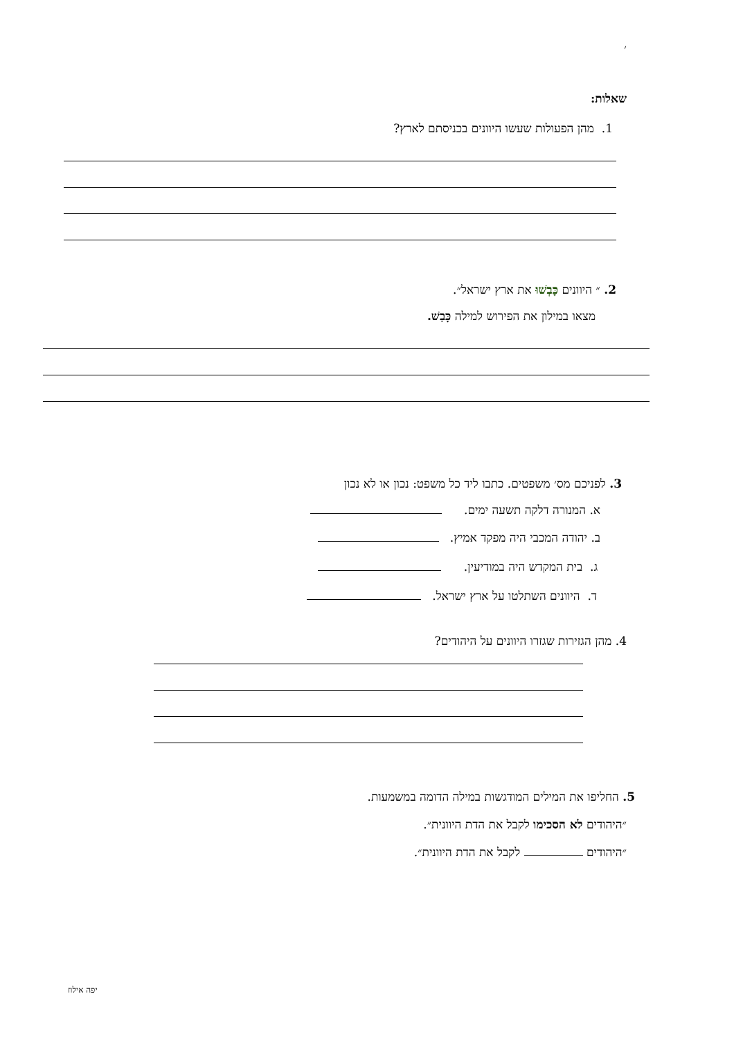׳
שאלות:
1. מהן הפעולות שעשו היוונים בכניסתם לארץ?
2. ״ היוונים כָּבְשׁוּ את ארץ ישראל״.
מצאו במילון את הפירוש למילה כָּבַשׁ.
3. לפניכם מס׳ משפטים. כתבו ליד כל משפט: נכון או לא נכון
א. המנורה דלקה תשעה ימים.
ב. יהודה המכבי היה מפקד אמיץ.
ג. בית המקדש היה במודיעין.
ד. היוונים השתלטו על ארץ ישראל.
4. מהן הגזירות שגזרו היוונים על היהודים?
5. החליפו את המילים המודגשות במילה הדומה במשמעות.
״היהודים לא הסכימו לקבל את הדת היוונית״.
״היהודים לקבל את הדת היוונית״.
יפה אילוז